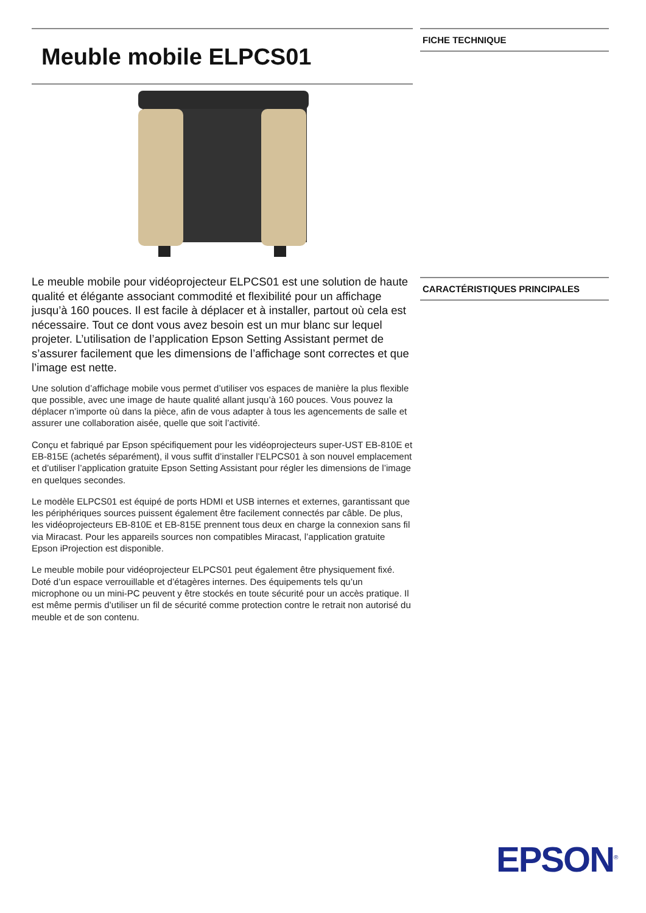Meuble mobile ELPCS01
Le meuble mobile pour vidéoprojecteur ELPCS01 est une solution de haute qualité et élégante associant commodité et flexibilité pour un affichage jusqu’à 160 pouces. Il est facile à déplacer et à installer, partout où cela est nécessaire. Tout ce dont vous avez besoin est un mur blanc sur lequel projeter. L’utilisation de l’application Epson Setting Assistant permet de s’assurer facilement que les dimensions de l’affichage sont correctes et que l’image est nette.
Une solution d’affichage mobile vous permet d’utiliser vos espaces de manière la plus flexible que possible, avec une image de haute qualité allant jusqu’à 160 pouces. Vous pouvez la déplacer n’importe où dans la pièce, afin de vous adapter à tous les agencements de salle et assurer une collaboration aisée, quelle que soit l’activité.
Conçu et fabriqué par Epson spécifiquement pour les vidéoprojecteurs super-UST EB-810E et EB-815E (achetés séparément), il vous suffit d’installer l’ELPCS01 à son nouvel emplacement et d’utiliser l’application gratuite Epson Setting Assistant pour régler les dimensions de l’image en quelques secondes.
Le modèle ELPCS01 est équipé de ports HDMI et USB internes et externes, garantissant que les périphériques sources puissent également être facilement connectés par câble. De plus, les vidéoprojecteurs EB-810E et EB-815E prennent tous deux en charge la connexion sans fil via Miracast. Pour les appareils sources non compatibles Miracast, l’application gratuite Epson iProjection est disponible.
Le meuble mobile pour vidéoprojecteur ELPCS01 peut également être physiquement fixé. Doté d’un espace verrouillable et d’étagères internes. Des équipements tels qu’un microphone ou un mini-PC peuvent y être stockés en toute sécurité pour un accès pratique. Il est même permis d’utiliser un fil de sécurité comme protection contre le retrait non autorisé du meuble et de son contenu.
FICHE TECHNIQUE
CARACTÉRISTIQUES PRINCIPALES
EPSON<sup>®</sup>